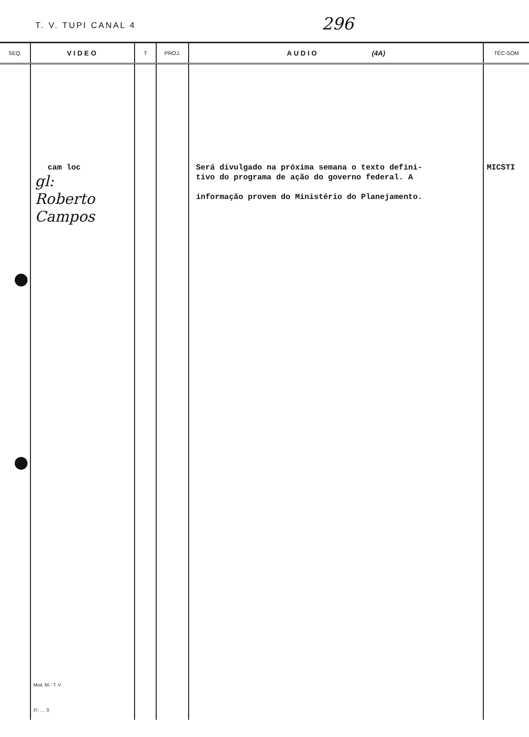T. V. TUPI CANAL 4 296
| SEQ. | VIDEO | T | PROJ. | AUDIO (4A) | TÉC-SOM |
| --- | --- | --- | --- | --- | --- |
| | cam loc gl: Roberto Campos Mod. 50 - T. V. R: ... 9 | | | Será divulgado na próxima semana o texto defini- tivo do programa de ação do governo federal. A informação provem do Ministério do Planejamento. | MICSTI |